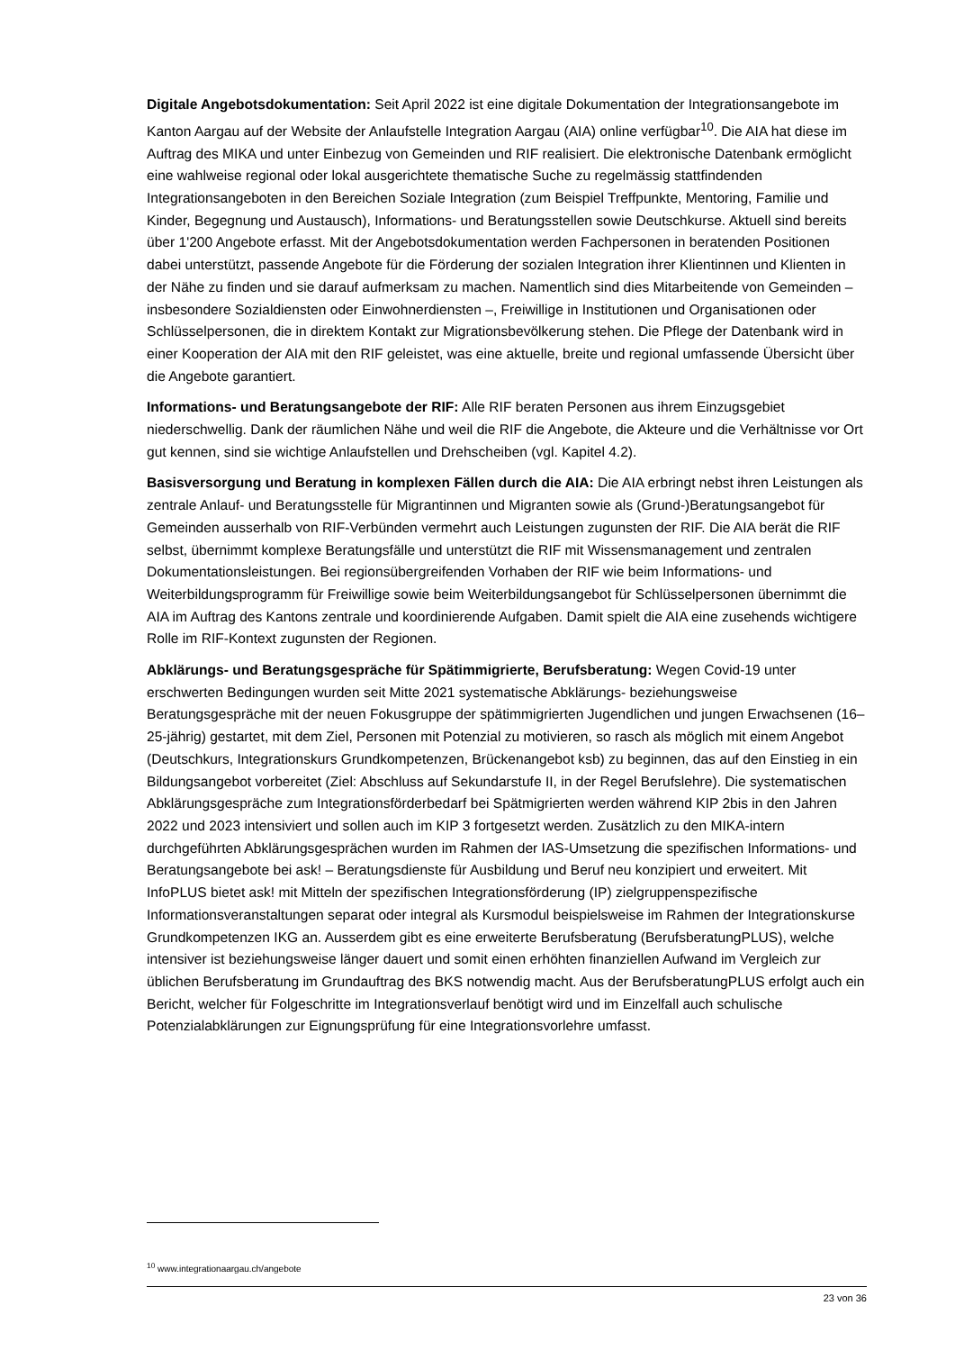Digitale Angebotsdokumentation: Seit April 2022 ist eine digitale Dokumentation der Integrationsangebote im Kanton Aargau auf der Website der Anlaufstelle Integration Aargau (AIA) online verfügbar<sup>10</sup>. Die AIA hat diese im Auftrag des MIKA und unter Einbezug von Gemeinden und RIF realisiert. Die elektronische Datenbank ermöglicht eine wahlweise regional oder lokal ausgerichtete thematische Suche zu regelmässig stattfindenden Integrationsangeboten in den Bereichen Soziale Integration (zum Beispiel Treffpunkte, Mentoring, Familie und Kinder, Begegnung und Austausch), Informations- und Beratungsstellen sowie Deutschkurse. Aktuell sind bereits über 1'200 Angebote erfasst. Mit der Angebotsdokumentation werden Fachpersonen in beratenden Positionen dabei unterstützt, passende Angebote für die Förderung der sozialen Integration ihrer Klientinnen und Klienten in der Nähe zu finden und sie darauf aufmerksam zu machen. Namentlich sind dies Mitarbeitende von Gemeinden – insbesondere Sozialdiensten oder Einwohnerdiensten –, Freiwillige in Institutionen und Organisationen oder Schlüsselpersonen, die in direktem Kontakt zur Migrationsbevölkerung stehen. Die Pflege der Datenbank wird in einer Kooperation der AIA mit den RIF geleistet, was eine aktuelle, breite und regional umfassende Übersicht über die Angebote garantiert.
Informations- und Beratungsangebote der RIF: Alle RIF beraten Personen aus ihrem Einzugsgebiet niederschwellig. Dank der räumlichen Nähe und weil die RIF die Angebote, die Akteure und die Verhältnisse vor Ort gut kennen, sind sie wichtige Anlaufstellen und Drehscheiben (vgl. Kapitel 4.2).
Basisversorgung und Beratung in komplexen Fällen durch die AIA: Die AIA erbringt nebst ihren Leistungen als zentrale Anlauf- und Beratungsstelle für Migrantinnen und Migranten sowie als (Grund-)Beratungsangebot für Gemeinden ausserhalb von RIF-Verbünden vermehrt auch Leistungen zugunsten der RIF. Die AIA berät die RIF selbst, übernimmt komplexe Beratungsfälle und unterstützt die RIF mit Wissensmanagement und zentralen Dokumentationsleistungen. Bei regionsübergreifenden Vorhaben der RIF wie beim Informations- und Weiterbildungsprogramm für Freiwillige sowie beim Weiterbildungsangebot für Schlüsselpersonen übernimmt die AIA im Auftrag des Kantons zentrale und koordinierende Aufgaben. Damit spielt die AIA eine zusehends wichtigere Rolle im RIF-Kontext zugunsten der Regionen.
Abklärungs- und Beratungsgespräche für Spätimmigrierte, Berufsberatung: Wegen Covid-19 unter erschwerten Bedingungen wurden seit Mitte 2021 systematische Abklärungs- beziehungsweise Beratungsgespräche mit der neuen Fokusgruppe der spätimmigrierten Jugendlichen und jungen Erwachsenen (16–25-jährig) gestartet, mit dem Ziel, Personen mit Potenzial zu motivieren, so rasch als möglich mit einem Angebot (Deutschkurs, Integrationskurs Grundkompetenzen, Brückenangebot ksb) zu beginnen, das auf den Einstieg in ein Bildungsangebot vorbereitet (Ziel: Abschluss auf Sekundarstufe II, in der Regel Berufslehre). Die systematischen Abklärungsgespräche zum Integrationsförderbedarf bei Spätmigrierten werden während KIP 2bis in den Jahren 2022 und 2023 intensiviert und sollen auch im KIP 3 fortgesetzt werden. Zusätzlich zu den MIKA-intern durchgeführten Abklärungsgesprächen wurden im Rahmen der IAS-Umsetzung die spezifischen Informations- und Beratungsangebote bei ask! – Beratungsdienste für Ausbildung und Beruf neu konzipiert und erweitert. Mit InfoPLUS bietet ask! mit Mitteln der spezifischen Integrationsförderung (IP) zielgruppenspezifische Informationsveranstaltungen separat oder integral als Kursmodul beispielsweise im Rahmen der Integrationskurse Grundkompetenzen IKG an. Ausserdem gibt es eine erweiterte Berufsberatung (BerufsberatungPLUS), welche intensiver ist beziehungsweise länger dauert und somit einen erhöhten finanziellen Aufwand im Vergleich zur üblichen Berufsberatung im Grundauftrag des BKS notwendig macht. Aus der BerufsberatungPLUS erfolgt auch ein Bericht, welcher für Folgeschritte im Integrationsverlauf benötigt wird und im Einzelfall auch schulische Potenzialabklärungen zur Eignungsprüfung für eine Integrationsvorlehre umfasst.
<sup>10</sup> www.integrationaargau.ch/angebote
23 von 36